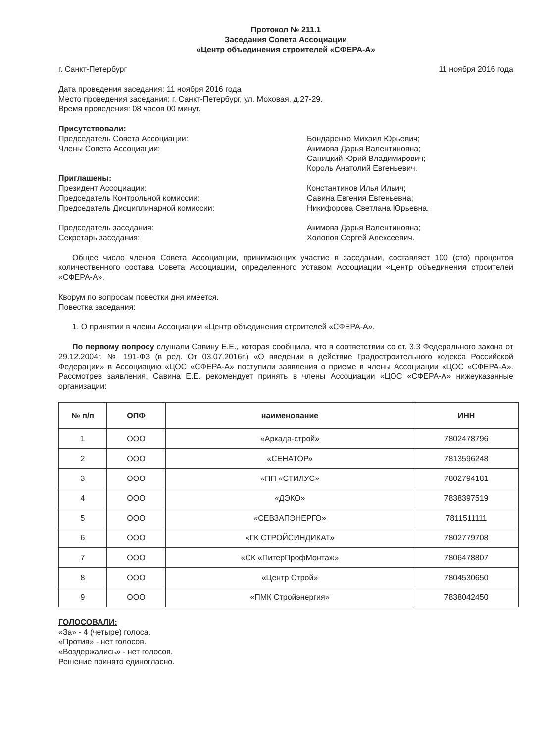Протокол № 211.1
Заседания Совета Ассоциации
«Центр объединения строителей «СФЕРА-А»
г. Санкт-Петербург 11 ноября 2016 года
Дата проведения заседания: 11 ноября 2016 года
Место проведения заседания: г. Санкт-Петербург, ул. Моховая, д.27-29.
Время проведения: 08 часов 00 минут.
Присутствовали:
Председатель Совета Ассоциации:
Члены Совета Ассоциации:
Бондаренко Михаил Юрьевич;
Акимова Дарья Валентиновна;
Саницкий Юрий Владимирович;
Король Анатолий Евгеньевич.
Приглашены:
Президент Ассоциации:
Председатель Контрольной комиссии:
Председатель Дисциплинарной комиссии:
Константинов Илья Ильич;
Савина Евгения Евгеньевна;
Никифорова Светлана Юрьевна.
Председатель заседания:
Секретарь заседания:
Акимова Дарья Валентиновна;
Холопов Сергей Алексеевич.
Общее число членов Совета Ассоциации, принимающих участие в заседании, составляет 100 (сто) процентов количественного состава Совета Ассоциации, определенного Уставом Ассоциации «Центр объединения строителей «СФЕРА-А».
Кворум по вопросам повестки дня имеется.
Повестка заседания:
1. О принятии в члены Ассоциации «Центр объединения строителей «СФЕРА-А».
По первому вопросу слушали Савину Е.Е., которая сообщила, что в соответствии со ст. 3.3 Федерального закона от 29.12.2004г. № 191-ФЗ (в ред. От 03.07.2016г.) «О введении в действие Градостроительного кодекса Российской Федерации» в Ассоциацию «ЦОС «СФЕРА-А» поступили заявления о приеме в члены Ассоциации «ЦОС «СФЕРА-А». Рассмотрев заявления, Савина Е.Е. рекомендует принять в члены Ассоциации «ЦОС «СФЕРА-А» нижеуказанные организации:
| № п/п | ОПФ | наименование | ИНН |
| --- | --- | --- | --- |
| 1 | ООО | «Аркада-строй» | 7802478796 |
| 2 | ООО | «СЕНАТОР» | 7813596248 |
| 3 | ООО | «ПП «СТИЛУС» | 7802794181 |
| 4 | ООО | «ДЭКО» | 7838397519 |
| 5 | ООО | «СЕВЗАПЭНЕРГО» | 7811511111 |
| 6 | ООО | «ГК СТРОЙСИНДИКАТ» | 7802779708 |
| 7 | ООО | «СК «ПитерПрофМонтаж» | 7806478807 |
| 8 | ООО | «Центр Строй» | 7804530650 |
| 9 | ООО | «ПМК Стройэнергия» | 7838042450 |
ГОЛОСОВАЛИ:
«За» - 4 (четыре) голоса.
«Против» - нет голосов.
«Воздержались» - нет голосов.
Решение принято единогласно.